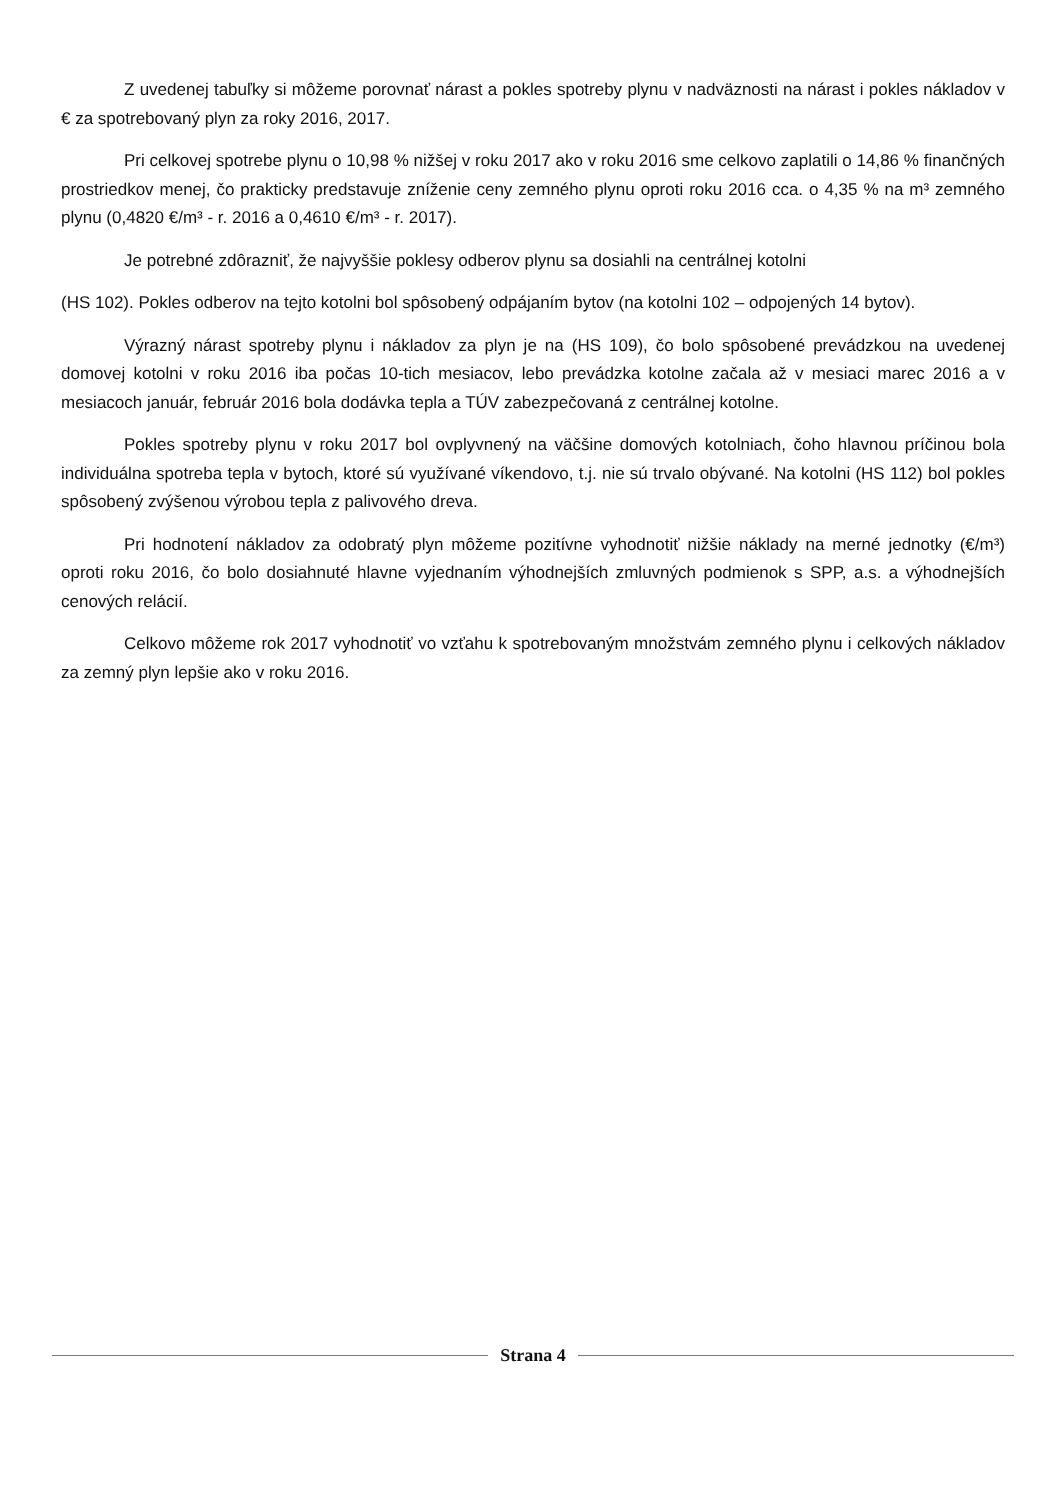Z uvedenej tabuľky si môžeme porovnať nárast a pokles spotreby plynu v nadväznosti na nárast i pokles nákladov v € za spotrebovaný plyn za roky 2016, 2017.
Pri celkovej spotrebe plynu o 10,98 % nižšej v roku 2017 ako v roku 2016 sme celkovo zaplatili o 14,86 % finančných prostriedkov menej, čo prakticky predstavuje zníženie ceny zemného plynu oproti roku 2016 cca. o 4,35 % na m³ zemného plynu (0,4820 €/m³ - r. 2016 a 0,4610 €/m³ - r. 2017).
Je potrebné zdôrazniť, že najvyššie poklesy odberov plynu sa dosiahli na centrálnej kotolni
(HS 102). Pokles odberov na tejto kotolni bol spôsobený odpájaním bytov (na kotolni 102 – odpojených 14 bytov).
Výrazný nárast spotreby plynu i nákladov za plyn je na (HS 109), čo bolo spôsobené prevádzkou na uvedenej domovej kotolni v roku 2016 iba počas 10-tich mesiacov, lebo prevádzka kotolne začala až v mesiaci marec 2016 a v mesiacoch január, február 2016 bola dodávka tepla a TÚV zabezpečovaná z centrálnej kotolne.
Pokles spotreby plynu v roku 2017 bol ovplyvnený na väčšine domových kotolniach, čoho hlavnou príčinou bola individuálna spotreba tepla v bytoch, ktoré sú využívané víkendovo, t.j. nie sú trvalo obývané. Na kotolni (HS 112) bol pokles spôsobený zvýšenou výrobou tepla z palivového dreva.
Pri hodnotení nákladov za odobratý plyn môžeme pozitívne vyhodnotiť nižšie náklady na merné jednotky (€/m³) oproti roku 2016, čo bolo dosiahnuté hlavne vyjednaním výhodnejších zmluvných podmienok s SPP, a.s. a výhodnejších cenových relácií.
Celkovo môžeme rok 2017 vyhodnotiť vo vzťahu k spotrebovaným množstvám zemného plynu i celkových nákladov za zemný plyn lepšie ako v roku 2016.
Strana 4